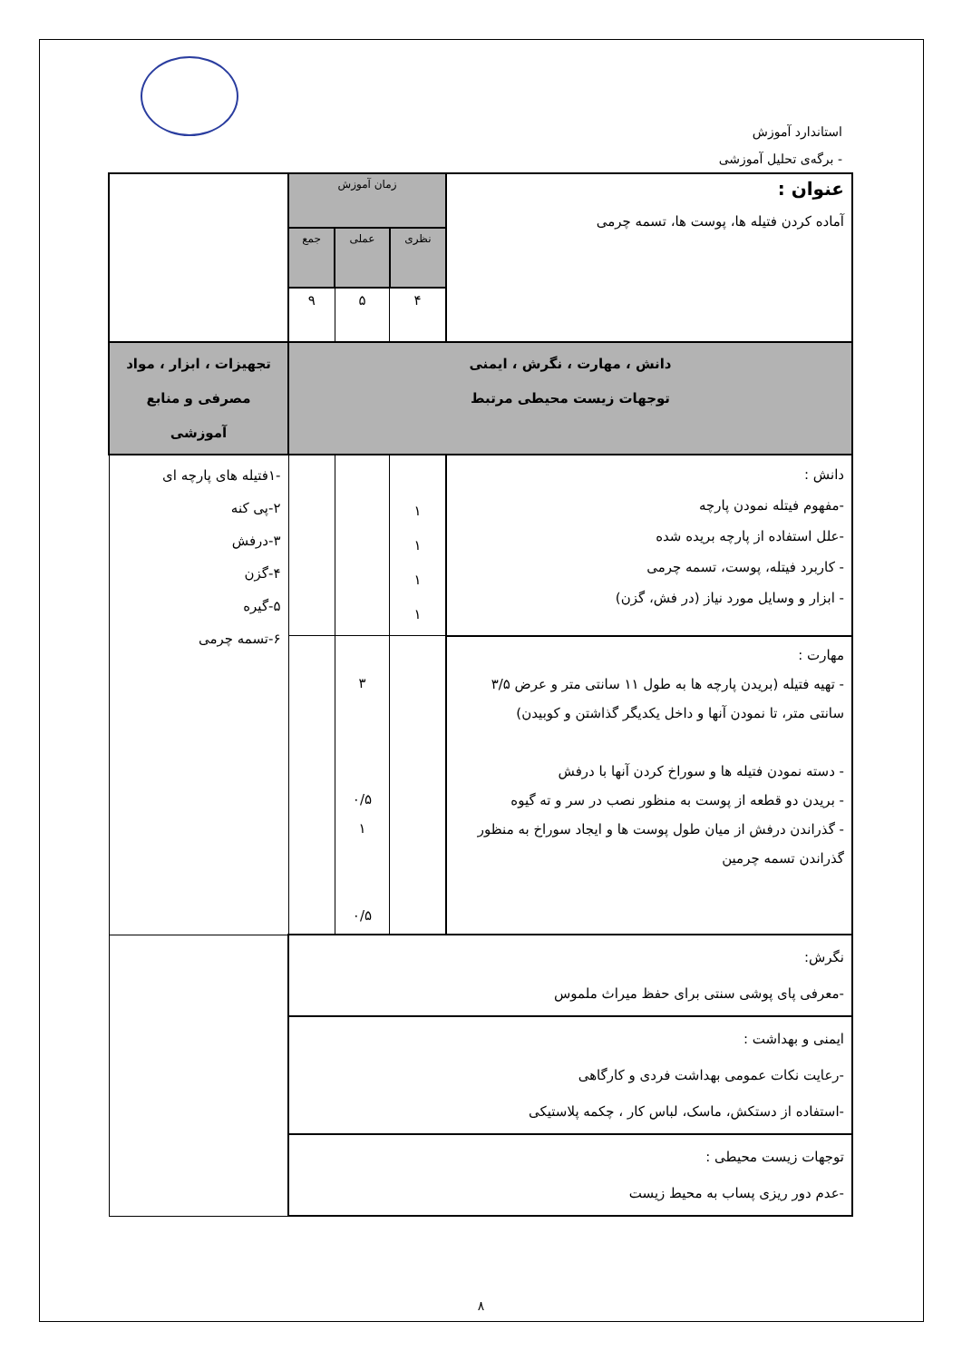استاندارد آموزش
- برگه‌ی تحلیل آموزشی
| عنوان : آماده کردن فتیله ها، پوست ها، تسمه چرمی | زمان آموزش | | | |
| | نظری | عملی | جمع | |
| | ۴ | ۵ | ۹ | |
| دانش ، مهارت ، نگرش ، ایمنی توجهات زیست محیطی مرتبط | | | | تجهیزات ، ابزار ، مواد مصرفی و منابع آموزشی |
| دانش : -مفهوم فیتله نمودن پارچه -علل استفاده از پارچه بریده شده - کاربرد فیتله، پوست، تسمه چرمی - ابزار و وسایل مورد نیاز (در فش، گزن) | ۱ ۱ ۱ ۱ | | | -۱فتیله های پارچه ای ۲-پی کنه ۳-درفش ۴-گزن ۵-گیره ۶-تسمه چرمی |
| مهارت : - تهیه فتیله (بریدن پارچه ها به طول ۱۱ سانتی متر و عرض ۳/۵ سانتی متر، تا نمودن آنها و داخل یکدیگر گذاشتن و کوبیدن) - دسته نمودن فتیله ها و سوراخ کردن آنها با درفش - بریدن دو قطعه از پوست به منظور نصب در سر و ته گیوه - گذراندن درفش از میان طول پوست ها و ایجاد سوراخ به منظور گذراندن تسمه چرمین | | ۳ ۰/۵ ۱ ۰/۵ | | |
| نگرش: -معرفی پای پوشی سنتی برای حفظ میراث ملموس | | | | |
| ایمنی و بهداشت : -رعایت نکات عمومی بهداشت فردی و کارگاهی -استفاده از دستکش، ماسک، لباس کار ، چکمه پلاستیکی | | | | |
| توجهات زیست محیطی : -عدم دور ریزی پساب به محیط زیست | | | | |
۸